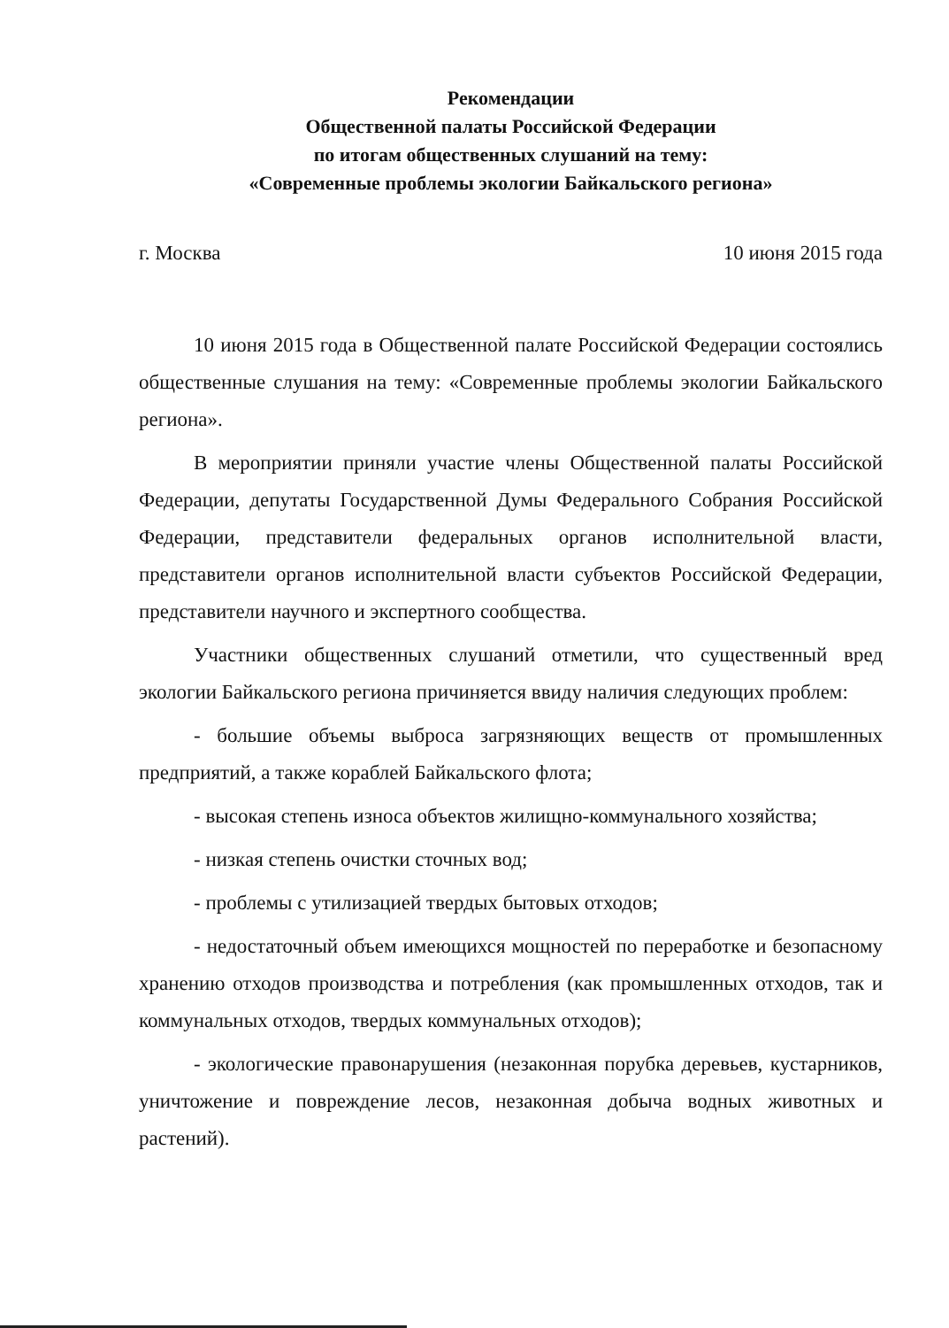Рекомендации
Общественной палаты Российской Федерации
по итогам общественных слушаний на тему:
«Современные проблемы экологии Байкальского региона»
г. Москва 10 июня 2015 года
10 июня 2015 года в Общественной палате Российской Федерации состоялись общественные слушания на тему: «Современные проблемы экологии Байкальского региона».
В мероприятии приняли участие члены Общественной палаты Российской Федерации, депутаты Государственной Думы Федерального Собрания Российской Федерации, представители федеральных органов исполнительной власти, представители органов исполнительной власти субъектов Российской Федерации, представители научного и экспертного сообщества.
Участники общественных слушаний отметили, что существенный вред экологии Байкальского региона причиняется ввиду наличия следующих проблем:
- большие объемы выброса загрязняющих веществ от промышленных предприятий, а также кораблей Байкальского флота;
- высокая степень износа объектов жилищно-коммунального хозяйства;
- низкая степень очистки сточных вод;
- проблемы с утилизацией твердых бытовых отходов;
- недостаточный объем имеющихся мощностей по переработке и безопасному хранению отходов производства и потребления (как промышленных отходов, так и коммунальных отходов, твердых коммунальных отходов);
- экологические правонарушения (незаконная порубка деревьев, кустарников, уничтожение и повреждение лесов, незаконная добыча водных животных и растений).